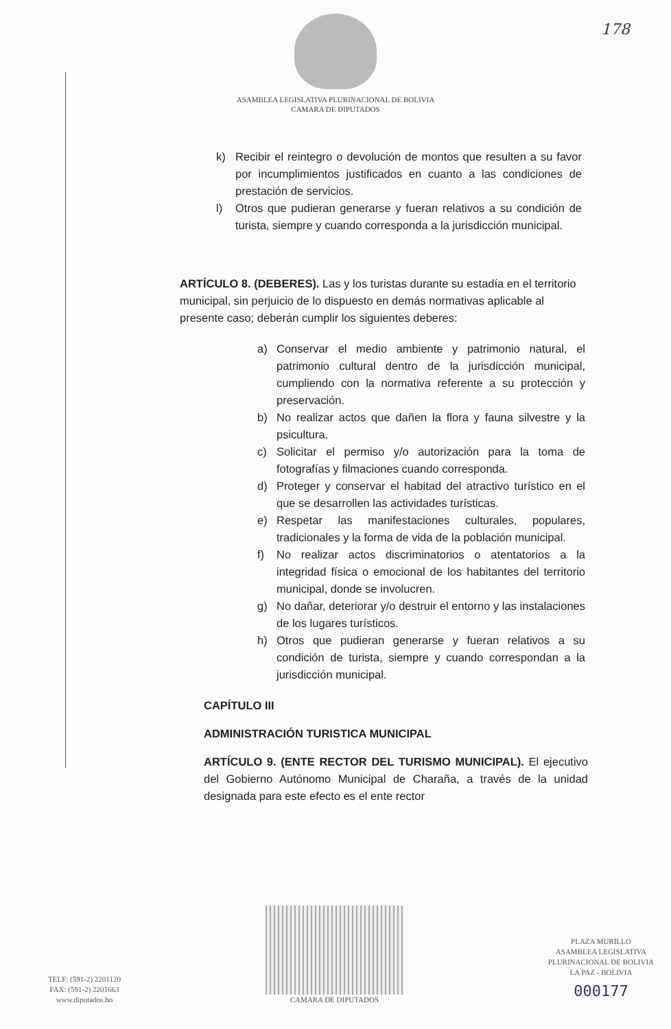178
ASAMBLEA LEGISLATIVA PLURINACIONAL DE BOLIVIA
CAMARA DE DIPUTADOS
k) Recibir el reintegro o devolución de montos que resulten a su favor por incumplimientos justificados en cuanto a las condiciones de prestación de servicios.
l) Otros que pudieran generarse y fueran relativos a su condición de turista, siempre y cuando corresponda a la jurisdicción municipal.
ARTÍCULO 8. (DEBERES). Las y los turistas durante su estadía en el territorio municipal, sin perjuicio de lo dispuesto en demás normativas aplicable al presente caso; deberán cumplir los siguientes deberes:
a) Conservar el medio ambiente y patrimonio natural, el patrimonio cultural dentro de la jurisdicción municipal, cumpliendo con la normativa referente a su protección y preservación.
b) No realizar actos que dañen la flora y fauna silvestre y la psicultura.
c) Solicitar el permiso y/o autorización para la toma de fotografías y filmaciones cuando corresponda.
d) Proteger y conservar el habitad del atractivo turístico en el que se desarrollen las actividades turísticas.
e) Respetar las manifestaciones culturales, populares, tradicionales y la forma de vida de la población municipal.
f) No realizar actos discriminatorios o atentatorios a la integridad física o emocional de los habitantes del territorio municipal, donde se involucren.
g) No dañar, deteriorar y/o destruir el entorno y las instalaciones de los lugares turísticos.
h) Otros que pudieran generarse y fueran relativos a su condición de turista, siempre y cuando correspondan a la jurisdicción municipal.
CAPÍTULO III
ADMINISTRACIÓN TURISTICA MUNICIPAL
ARTÍCULO 9. (ENTE RECTOR DEL TURISMO MUNICIPAL). El ejecutivo del Gobierno Autónomo Municipal de Charaña, a través de la unidad designada para este efecto es el ente rector
TELF: (591-2) 2201120
FAX: (591-2) 2201663
www.diputados.bo
CAMARA DE DIPUTADOS
PLAZA MURILLO
ASAMBLEA LEGISLATIVA
PLURINACIONAL DE BOLIVIA
LA PAZ - BOLIVIA
000177